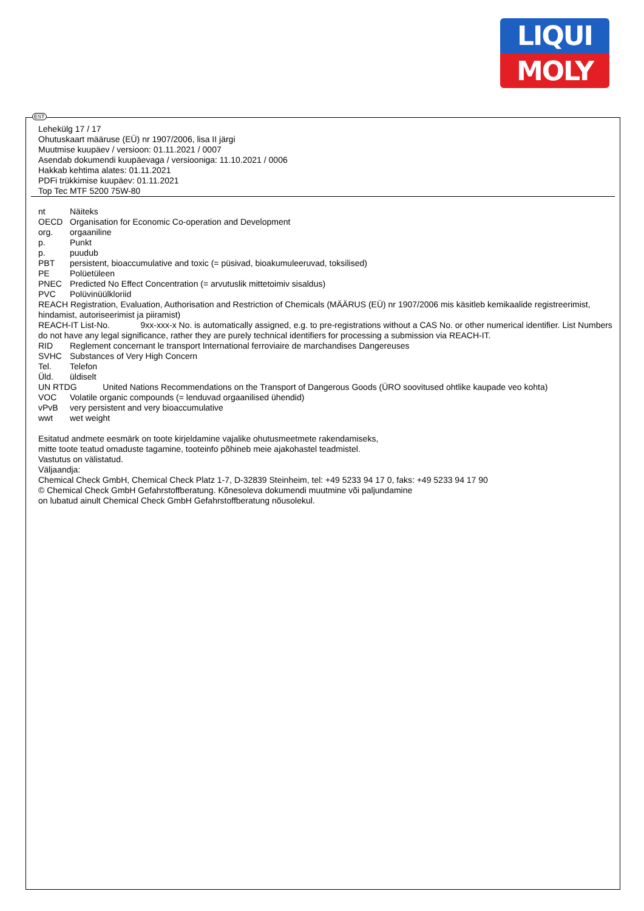LIQUI
MOLY
EST
Lehekülg 17 / 17
Ohutuskaart määruse (EÜ) nr 1907/2006, lisa II järgi
Muutmise kuupäev / versioon: 01.11.2021 / 0007
Asendab dokumendi kuupäevaga / versiooniga: 11.10.2021 / 0006
Hakkab kehtima alates: 01.11.2021
PDFi trükkimise kuupäev: 01.11.2021
Top Tec MTF 5200 75W-80
nt Näiteks
OECD Organisation for Economic Co-operation and Development
org. orgaaniline
p. Punkt
p. puudub
PBT persistent, bioaccumulative and toxic (= püsivad, bioakumuleeruvad, toksilised)
PE Polüetüleen
PNEC Predicted No Effect Concentration (= arvutuslik mittetoimiv sisaldus)
PVC Polüvinüülkloriid
REACH Registration, Evaluation, Authorisation and Restriction of Chemicals (MÄÄRUS (EÜ) nr 1907/2006 mis käsitleb kemikaalide registreerimist, hindamist, autoriseerimist ja piiramist)
REACH-IT List-No. 9xx-xxx-x No. is automatically assigned, e.g. to pre-registrations without a CAS No. or other numerical identifier. List Numbers do not have any legal significance, rather they are purely technical identifiers for processing a submission via REACH-IT.
RID Reglement concernant le transport International ferroviaire de marchandises Dangereuses
SVHC Substances of Very High Concern
Tel. Telefon
Üld. üldiselt
UN RTDG United Nations Recommendations on the Transport of Dangerous Goods (ÜRO soovitused ohtlike kaupade veo kohta)
VOC Volatile organic compounds (= lenduvad orgaanilised ühendid)
vPvB very persistent and very bioaccumulative
wwt wet weight
Esitatud andmete eesmärk on toote kirjeldamine vajalike ohutusmeetmete rakendamiseks,
mitte toote teatud omaduste tagamine, tooteinfo põhineb meie ajakohastel teadmistel.
Vastutus on välistatud.
Väljaandja:
Chemical Check GmbH, Chemical Check Platz 1-7, D-32839 Steinheim, tel: +49 5233 94 17 0, faks: +49 5233 94 17 90
© Chemical Check GmbH Gefahrstoffberatung. Kõnesoleva dokumendi muutmine või paljundamine
on lubatud ainult Chemical Check GmbH Gefahrstoffberatung nõusolekul.